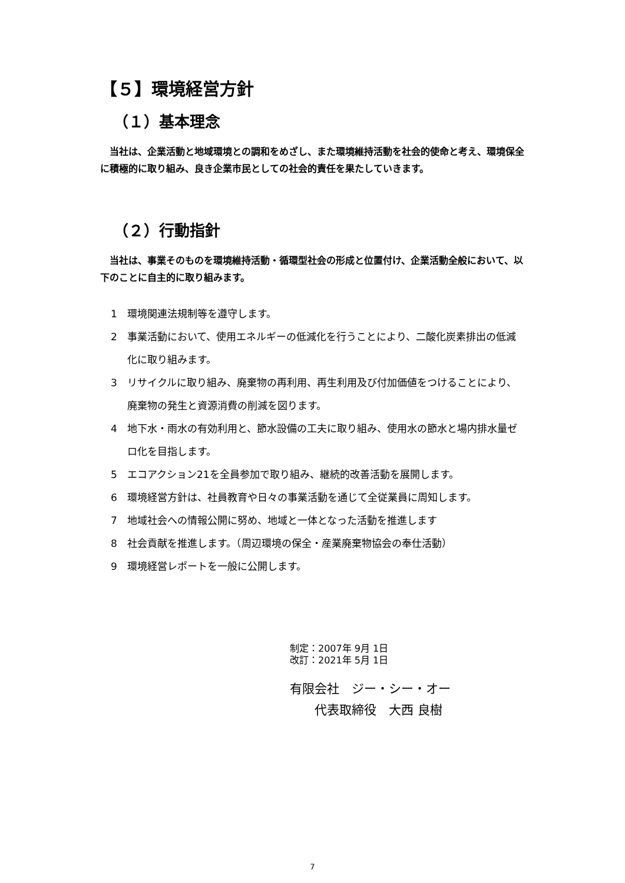【５】環境経営方針
（１）基本理念
　当社は、企業活動と地域環境との調和をめざし、また環境維持活動を社会的使命と考え、環境保全に積極的に取り組み、良き企業市民としての社会的責任を果たしていきます。
（２）行動指針
　当社は、事業そのものを環境維持活動・循環型社会の形成と位置付け、企業活動全般において、以下のことに自主的に取り組みます。
1 環境関連法規制等を遵守します。
2 事業活動において、使用エネルギーの低減化を行うことにより、二酸化炭素排出の低減化に取り組みます。
3 リサイクルに取り組み、廃棄物の再利用、再生利用及び付加価値をつけることにより、廃棄物の発生と資源消費の削減を図ります。
4 地下水・雨水の有効利用と、節水設備の工夫に取り組み、使用水の節水と場内排水量ゼロ化を目指します。
5 エコアクション21を全員参加で取り組み、継続的改善活動を展開します。
6 環境経営方針は、社員教育や日々の事業活動を通じて全従業員に周知します。
7 地域社会への情報公開に努め、地域と一体となった活動を推進します
8 社会貢献を推進します。（周辺環境の保全・産業廃棄物協会の奉仕活動）
9 環境経営レポートを一般に公開します。
制定：2007年 9月 1日
改訂：2021年 5月 1日
有限会社　ジー・シー・オー
　　代表取締役　大西 良樹
7